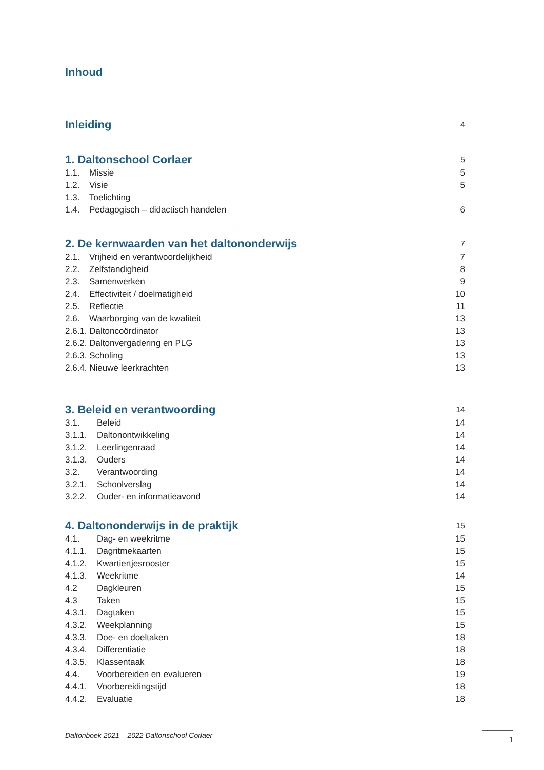Inhoud
Inleiding 4
1. Daltonschool Corlaer 5
1.1. Missie 5
1.2. Visie 5
1.3. Toelichting
1.4. Pedagogisch – didactisch handelen 6
2. De kernwaarden van het daltononderwijs 7
2.1. Vrijheid en verantwoordelijkheid 7
2.2. Zelfstandigheid 8
2.3. Samenwerken 9
2.4. Effectiviteit / doelmatigheid 10
2.5. Reflectie 11
2.6. Waarborging van de kwaliteit 13
2.6.1. Daltoncoördinator 13
2.6.2. Daltonvergadering en PLG 13
2.6.3. Scholing 13
2.6.4. Nieuwe leerkrachten 13
3. Beleid en verantwoording 14
3.1. Beleid 14
3.1.1. Daltonontwikkeling 14
3.1.2. Leerlingenraad 14
3.1.3. Ouders 14
3.2. Verantwoording 14
3.2.1. Schoolverslag 14
3.2.2. Ouder- en informatieavond 14
4. Daltononderwijs in de praktijk 15
4.1. Dag- en weekritme 15
4.1.1. Dagritmekaarten 15
4.1.2. Kwartiertjesrooster 15
4.1.3. Weekritme 14
4.2 Dagkleuren 15
4.3 Taken 15
4.3.1. Dagtaken 15
4.3.2. Weekplanning 15
4.3.3. Doe- en doeltaken 18
4.3.4. Differentiatie 18
4.3.5. Klassentaak 18
4.4. Voorbereiden en evalueren 19
4.4.1. Voorbereidingstijd 18
4.4.2. Evaluatie 18
Daltonboek 2021 – 2022 Daltonschool Corlaer
1